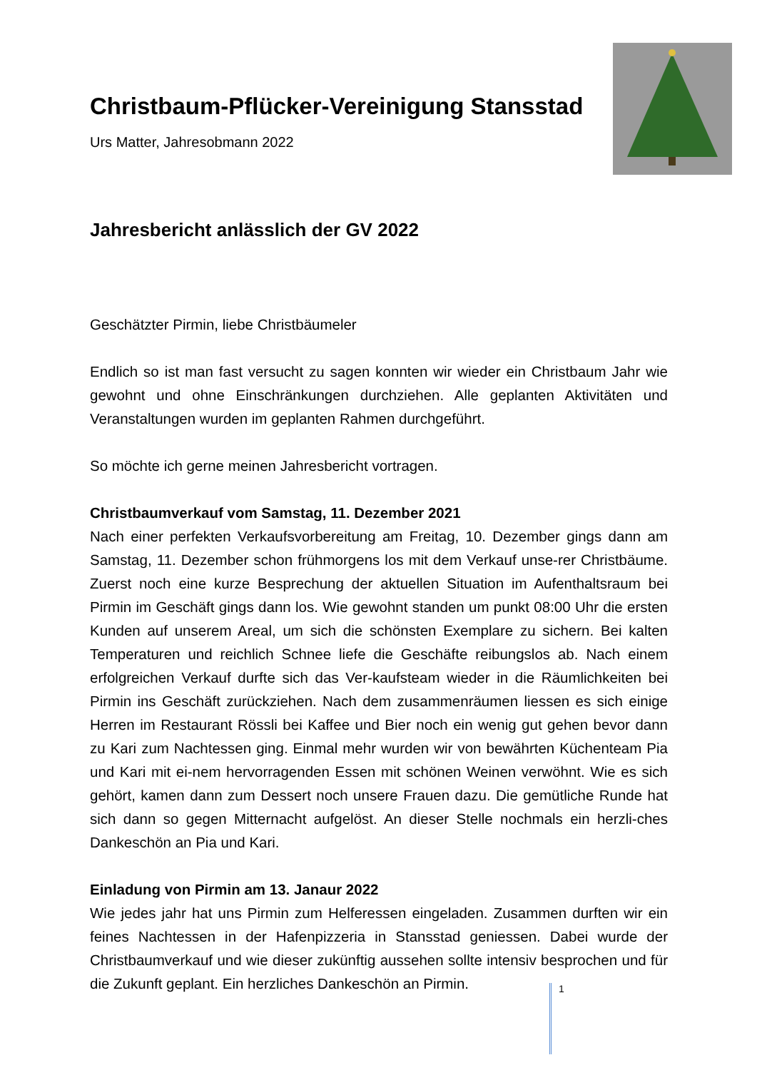Christbaum-Pflücker-Vereinigung Stansstad
Urs Matter, Jahresobmann 2022
Jahresbericht anlässlich der GV 2022
Geschätzter Pirmin, liebe Christbäumeler
Endlich so ist man fast versucht zu sagen konnten wir wieder ein Christbaum Jahr wie gewohnt und ohne Einschränkungen durchziehen. Alle geplanten Aktivitäten und Veranstaltungen wurden im geplanten Rahmen durchgeführt.
So möchte ich gerne meinen Jahresbericht vortragen.
Christbaumverkauf vom Samstag, 11. Dezember 2021
Nach einer perfekten Verkaufsvorbereitung am Freitag, 10. Dezember gings dann am Samstag, 11. Dezember schon frühmorgens los mit dem Verkauf unse-rer Christbäume. Zuerst noch eine kurze Besprechung der aktuellen Situation im Aufenthaltsraum bei Pirmin im Geschäft gings dann los. Wie gewohnt standen um punkt 08:00 Uhr die ersten Kunden auf unserem Areal, um sich die schönsten Exemplare zu sichern. Bei kalten Temperaturen und reichlich Schnee liefe die Geschäfte reibungslos ab. Nach einem erfolgreichen Verkauf durfte sich das Ver-kaufsteam wieder in die Räumlichkeiten bei Pirmin ins Geschäft zurückziehen. Nach dem zusammenräumen liessen es sich einige Herren im Restaurant Rössli bei Kaffee und Bier noch ein wenig gut gehen bevor dann zu Kari zum Nachtessen ging. Einmal mehr wurden wir von bewährten Küchenteam Pia und Kari mit ei-nem hervorragenden Essen mit schönen Weinen verwöhnt. Wie es sich gehört, kamen dann zum Dessert noch unsere Frauen dazu. Die gemütliche Runde hat sich dann so gegen Mitternacht aufgelöst. An dieser Stelle nochmals ein herzli-ches Dankeschön an Pia und Kari.
Einladung von Pirmin am 13. Janaur 2022
Wie jedes jahr hat uns Pirmin zum Helferessen eingeladen. Zusammen durften wir ein feines Nachtessen in der Hafenpizzeria in Stansstad geniessen. Dabei wurde der Christbaumverkauf und wie dieser zukünftig aussehen sollte intensiv besprochen und für die Zukunft geplant. Ein herzliches Dankeschön an Pirmin.
1